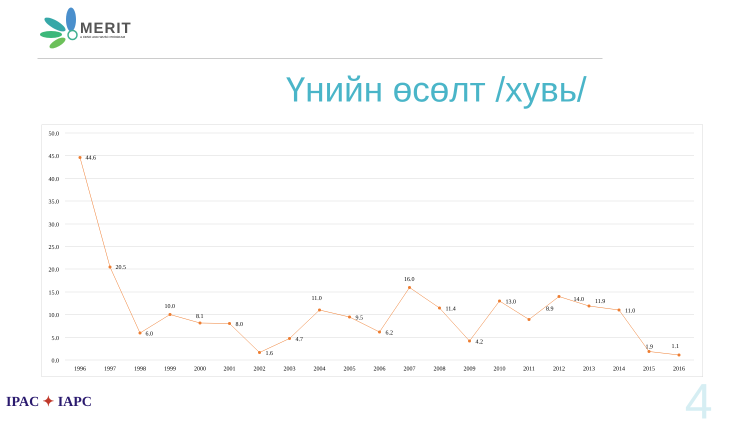MERIT
A CESO AND WUSC PROGRAM
Үнийн өсөлт /хувь/
50.0
45.0
40.0
35.0
30.0
25.0
20.0
15.0
10.0
5.0
0.0
44.6
20.5
6.0
10.0
8.1
8.0
1.6
4.7
11.0
9.5
6.2
16.0
11.4
4.2
13.0
8.9
14.0
11.9
11.0
1.9
1.1
1996
1997
1998
1999
2000
2001
2002
2003
2004
2005
2006
2007
2008
2009
2010
2011
2012
2013
2014
2015
2016
IPAC ✦ IAPC
4